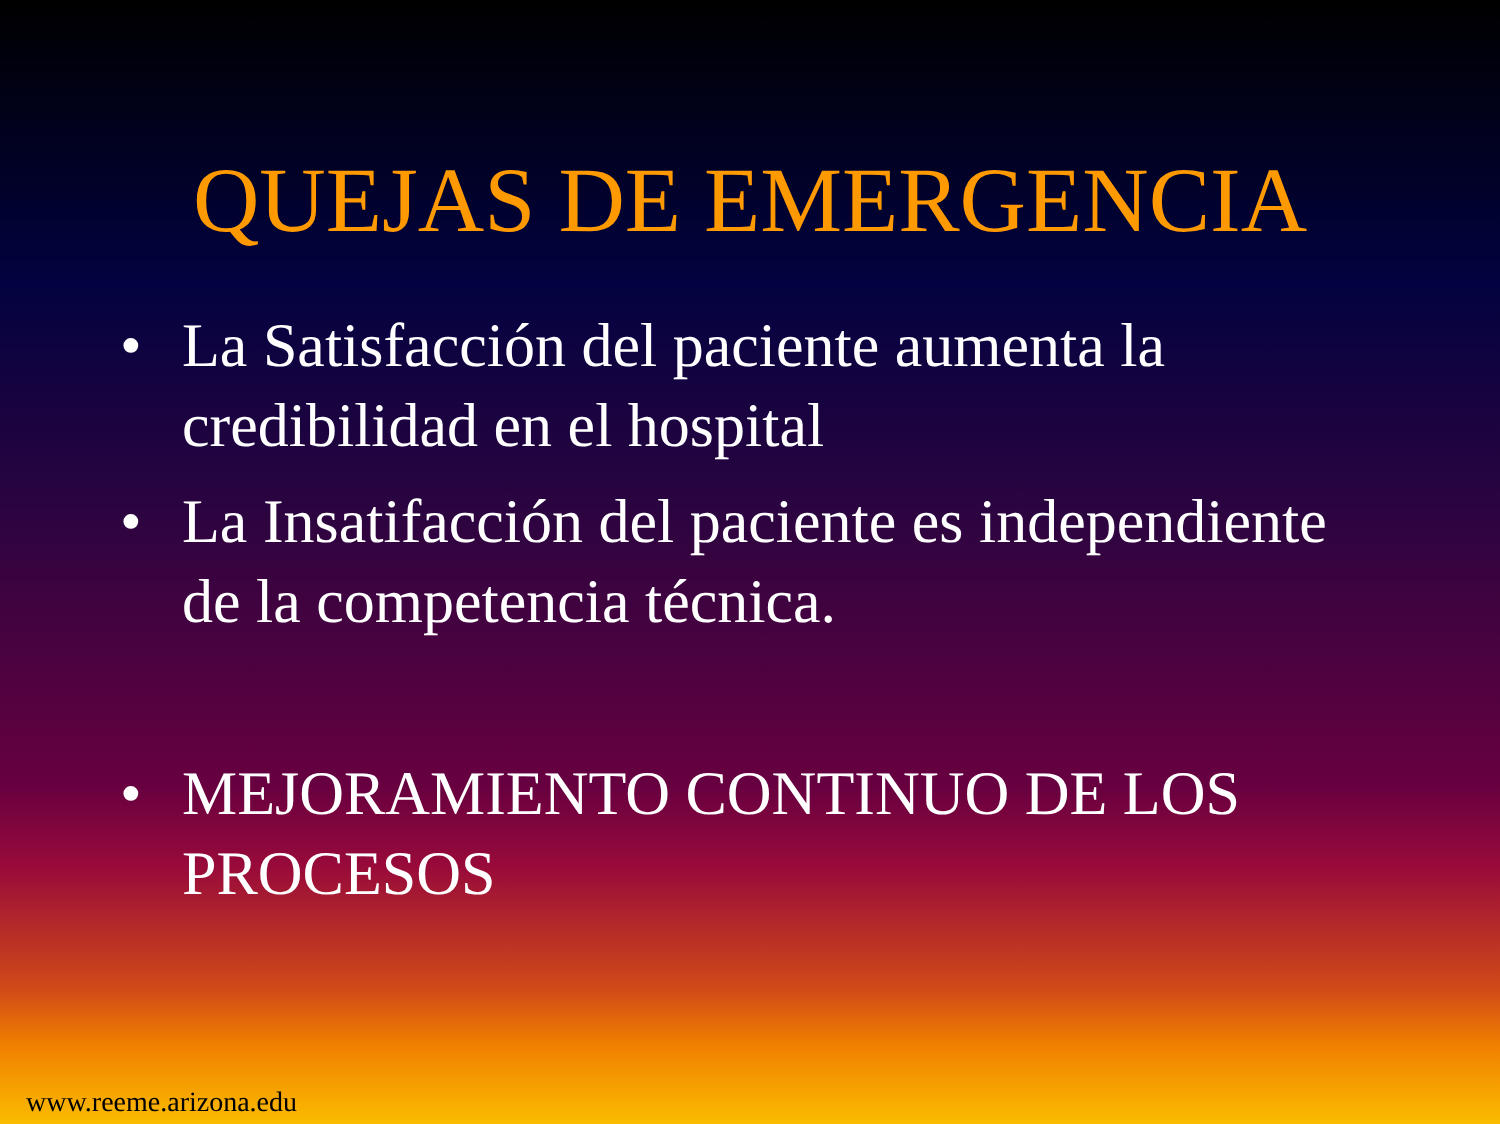QUEJAS DE EMERGENCIA
• La Satisfacción del paciente aumenta la credibilidad en el hospital
• La Insatifacción del paciente es independiente de la competencia técnica.
• MEJORAMIENTO CONTINUO DE LOS PROCESOS
www.reeme.arizona.edu